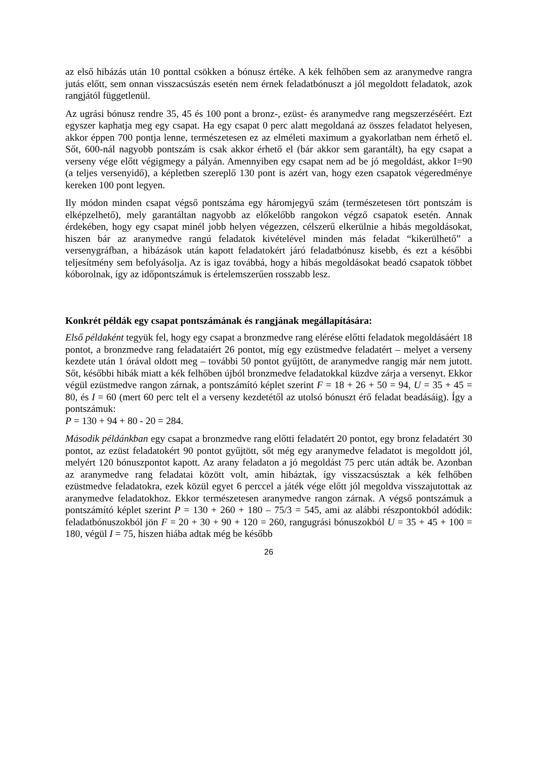az első hibázás után 10 ponttal csökken a bónusz értéke. A kék felhőben sem az aranymedve rangra jutás előtt, sem onnan visszacsúszás esetén nem érnek feladatbónuszt a jól megoldott feladatok, azok rangjától függetlenül.
Az ugrási bónusz rendre 35, 45 és 100 pont a bronz-, ezüst- és aranymedve rang megszerzéséért. Ezt egyszer kaphatja meg egy csapat. Ha egy csapat 0 perc alatt megoldaná az összes feladatot helyesen, akkor éppen 700 pontja lenne, természetesen ez az elméleti maximum a gyakorlatban nem érhető el. Sőt, 600-nál nagyobb pontszám is csak akkor érhető el (bár akkor sem garantált), ha egy csapat a verseny vége előtt végigmegy a pályán. Amennyiben egy csapat nem ad be jó megoldást, akkor I=90 (a teljes versenyidő), a képletben szereplő 130 pont is azért van, hogy ezen csapatok végeredménye kereken 100 pont legyen.
Ily módon minden csapat végső pontszáma egy háromjegyű szám (természetesen tört pontszám is elképzelhető), mely garantáltan nagyobb az előkelőbb rangokon végző csapatok esetén. Annak érdekében, hogy egy csapat minél jobb helyen végezzen, célszerű elkerülnie a hibás megoldásokat, hiszen bár az aranymedve rangú feladatok kivételével minden más feladat “kikerülhető” a versenygráfban, a hibázások után kapott feladatokért járó feladatbónusz kisebb, és ezt a későbbi teljesítmény sem befolyásolja. Az is igaz továbbá, hogy a hibás megoldásokat beadó csapatok többet kóborolnak, így az időpontszámuk is értelemszerűen rosszabb lesz.
Konkrét példák egy csapat pontszámának és rangjának megállapítására:
Első példaként tegyük fel, hogy egy csapat a bronzmedve rang elérése előtti feladatok megoldásáért 18 pontot, a bronzmedve rang feladataiért 26 pontot, míg egy ezüstmedve feladatért – melyet a verseny kezdete után 1 órával oldott meg – további 50 pontot gyűjtött, de aranymedve rangig már nem jutott. Sőt, későbbi hibák miatt a kék felhőben újból bronzmedve feladatokkal küzdve zárja a versenyt. Ekkor végül ezüstmedve rangon zárnak, a pontszámító képlet szerint F = 18 + 26 + 50 = 94, U = 35 + 45 = 80, és I = 60 (mert 60 perc telt el a verseny kezdetétől az utolsó bónuszt érő feladat beadásáig). Így a pontszámuk:
P = 130 + 94 + 80 - 20 = 284.
Második példánkban egy csapat a bronzmedve rang előtti feladatért 20 pontot, egy bronz feladatért 30 pontot, az ezüst feladatokért 90 pontot gyűjtött, sőt még egy aranymedve feladatot is megoldott jól, melyért 120 bónuszpontot kapott. Az arany feladaton a jó megoldást 75 perc után adták be. Azonban az aranymedve rang feladatai között volt, amin hibáztak, így visszacsúsztak a kék felhőben ezüstmedve feladatokra, ezek közül egyet 6 perccel a játék vége előtt jól megoldva visszajutottak az aranymedve feladatokhoz. Ekkor természetesen aranymedve rangon zárnak. A végső pontszámuk a pontszámító képlet szerint P = 130 + 260 + 180 – 75/3 = 545, ami az alábbi részpontokból adódik: feladatbónuszokból jön F = 20 + 30 + 90 + 120 = 260, rangugrási bónuszokból U = 35 + 45 + 100 = 180, végül I = 75, hiszen hiába adtak még be később
26